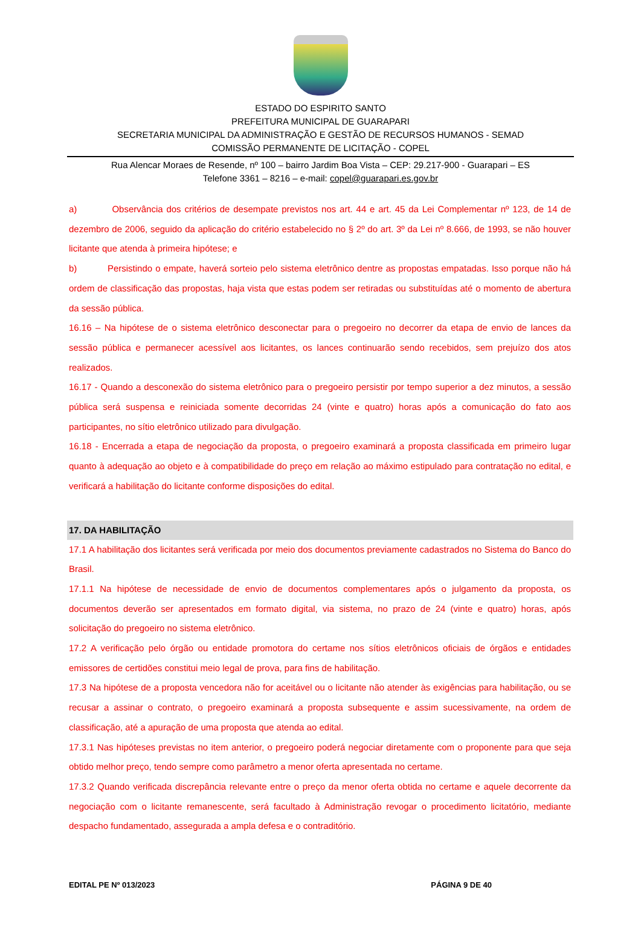ESTADO DO ESPIRITO SANTO
PREFEITURA MUNICIPAL DE GUARAPARI
SECRETARIA MUNICIPAL DA ADMINISTRAÇÃO E GESTÃO DE RECURSOS HUMANOS - SEMAD
COMISSÃO PERMANENTE DE LICITAÇÃO - COPEL
Rua Alencar Moraes de Resende, nº 100 – bairro Jardim Boa Vista – CEP: 29.217-900 - Guarapari – ES
Telefone 3361 – 8216 – e-mail: copel@guarapari.es.gov.br
a) Observância dos critérios de desempate previstos nos art. 44 e art. 45 da Lei Complementar nº 123, de 14 de dezembro de 2006, seguido da aplicação do critério estabelecido no § 2º do art. 3º da Lei nº 8.666, de 1993, se não houver licitante que atenda à primeira hipótese; e
b) Persistindo o empate, haverá sorteio pelo sistema eletrônico dentre as propostas empatadas. Isso porque não há ordem de classificação das propostas, haja vista que estas podem ser retiradas ou substituídas até o momento de abertura da sessão pública.
16.16 – Na hipótese de o sistema eletrônico desconectar para o pregoeiro no decorrer da etapa de envio de lances da sessão pública e permanecer acessível aos licitantes, os lances continuarão sendo recebidos, sem prejuízo dos atos realizados.
16.17 - Quando a desconexão do sistema eletrônico para o pregoeiro persistir por tempo superior a dez minutos, a sessão pública será suspensa e reiniciada somente decorridas 24 (vinte e quatro) horas após a comunicação do fato aos participantes, no sítio eletrônico utilizado para divulgação.
16.18 - Encerrada a etapa de negociação da proposta, o pregoeiro examinará a proposta classificada em primeiro lugar quanto à adequação ao objeto e à compatibilidade do preço em relação ao máximo estipulado para contratação no edital, e verificará a habilitação do licitante conforme disposições do edital.
17. DA HABILITAÇÃO
17.1 A habilitação dos licitantes será verificada por meio dos documentos previamente cadastrados no Sistema do Banco do Brasil.
17.1.1 Na hipótese de necessidade de envio de documentos complementares após o julgamento da proposta, os documentos deverão ser apresentados em formato digital, via sistema, no prazo de 24 (vinte e quatro) horas, após solicitação do pregoeiro no sistema eletrônico.
17.2 A verificação pelo órgão ou entidade promotora do certame nos sítios eletrônicos oficiais de órgãos e entidades emissores de certidões constitui meio legal de prova, para fins de habilitação.
17.3 Na hipótese de a proposta vencedora não for aceitável ou o licitante não atender às exigências para habilitação, ou se recusar a assinar o contrato, o pregoeiro examinará a proposta subsequente e assim sucessivamente, na ordem de classificação, até a apuração de uma proposta que atenda ao edital.
17.3.1 Nas hipóteses previstas no item anterior, o pregoeiro poderá negociar diretamente com o proponente para que seja obtido melhor preço, tendo sempre como parâmetro a menor oferta apresentada no certame.
17.3.2 Quando verificada discrepância relevante entre o preço da menor oferta obtida no certame e aquele decorrente da negociação com o licitante remanescente, será facultado à Administração revogar o procedimento licitatório, mediante despacho fundamentado, assegurada a ampla defesa e o contraditório.
EDITAL PE Nº 013/2023 PÁGINA 9 DE 40